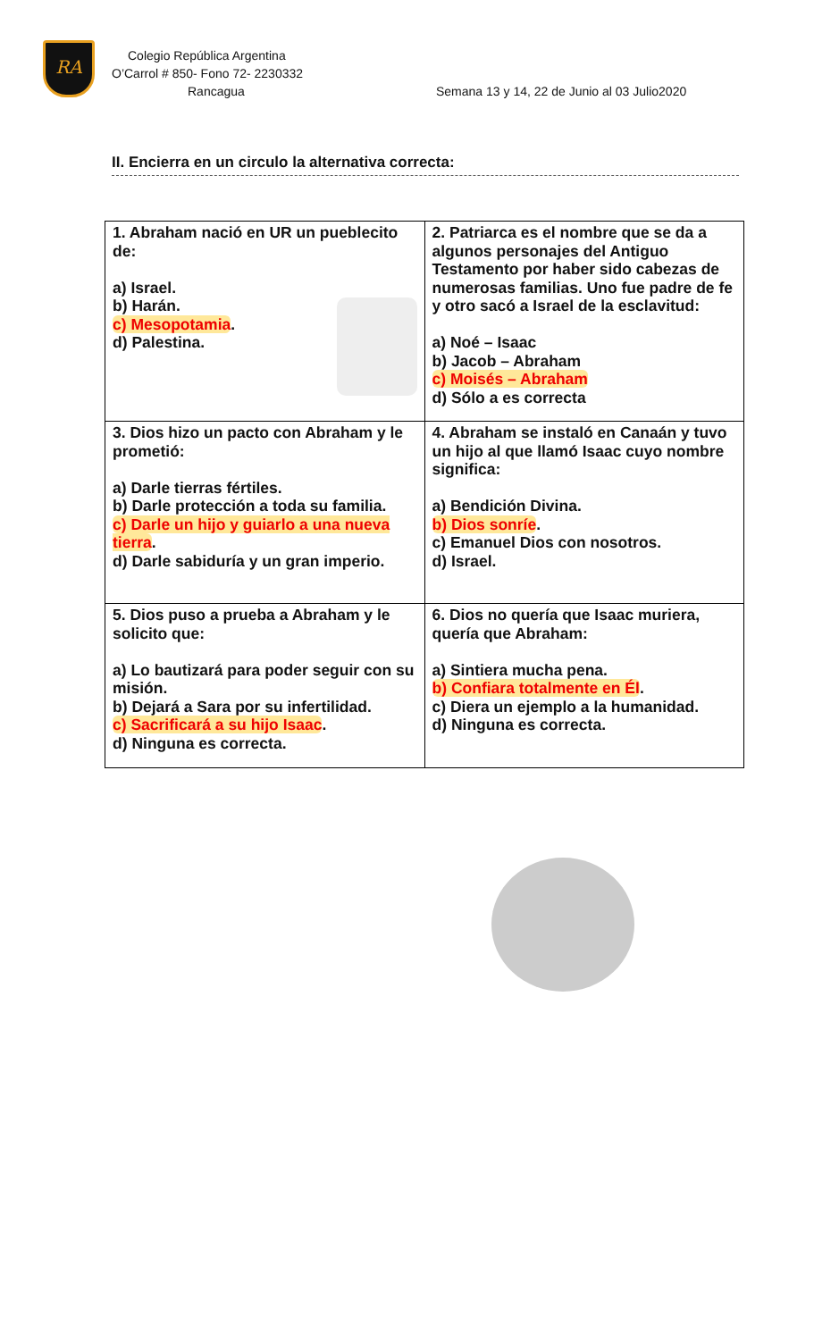RA Colegio República Argentina
O’Carrol # 850- Fono 72- 2230332
Rancagua
Semana 13 y 14, 22 de Junio al 03 Julio2020
II. Encierra en un circulo la alternativa correcta:
| 1. Abraham nació en UR un pueblecito de: a) Israel. b) Harán. c) Mesopotamia . d) Palestina. | 2. Patriarca es el nombre que se da a algunos personajes del Antiguo Testamento por haber sido cabezas de numerosas familias. Uno fue padre de fe y otro sacó a Israel de la esclavitud: a) Noé – Isaac b) Jacob – Abraham c) Moisés – Abraham d) Sólo a es correcta |
| 3. Dios hizo un pacto con Abraham y le prometió: a) Darle tierras fértiles. b) Darle protección a toda su familia. c) Darle un hijo y guiarlo a una nueva tierra . d) Darle sabiduría y un gran imperio. | 4. Abraham se instaló en Canaán y tuvo un hijo al que llamó Isaac cuyo nombre significa: a) Bendición Divina. b) Dios sonríe . c) Emanuel Dios con nosotros. d) Israel. |
| 5. Dios puso a prueba a Abraham y le solicito que: a) Lo bautizará para poder seguir con su misión. b) Dejará a Sara por su infertilidad. c) Sacrificará a su hijo Isaac . d) Ninguna es correcta. | 6. Dios no quería que Isaac muriera, quería que Abraham: a) Sintiera mucha pena. b) Confiara totalmente en Él . c) Diera un ejemplo a la humanidad. d) Ninguna es correcta. |